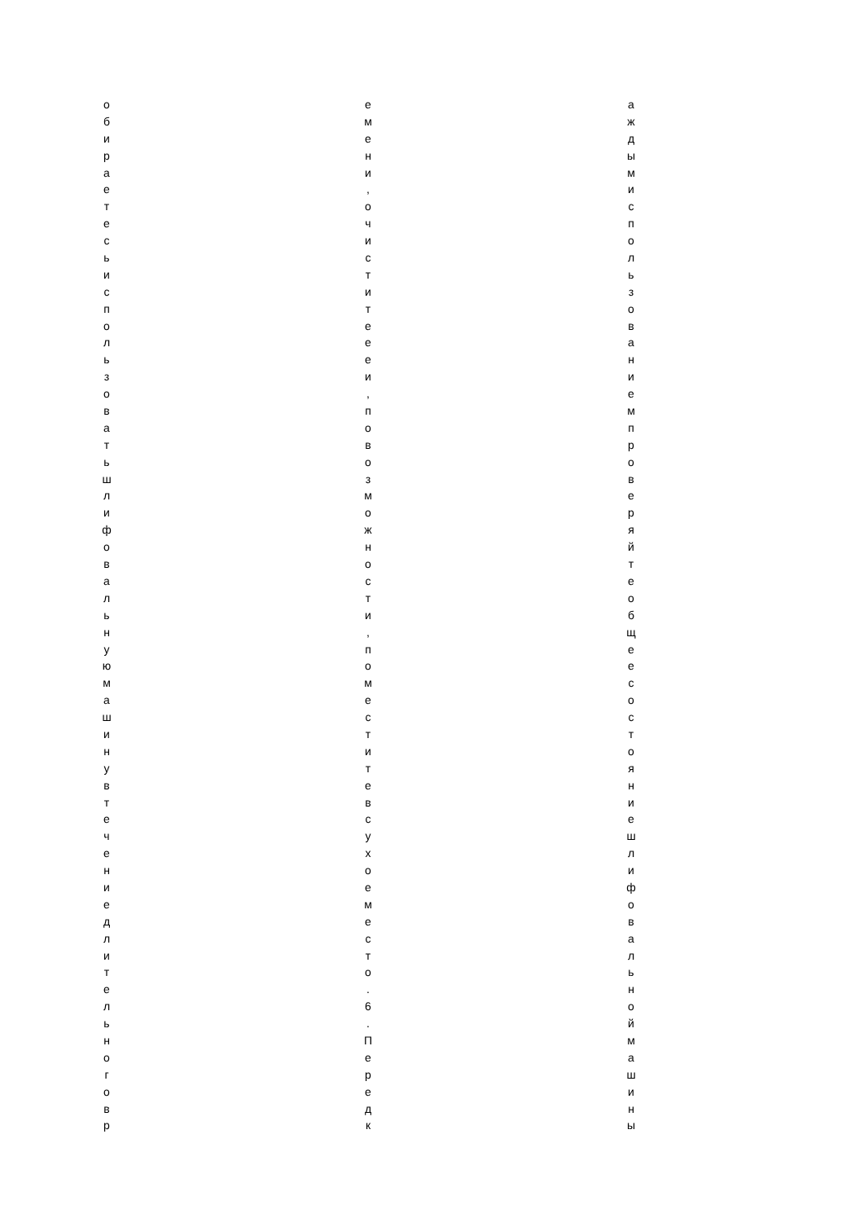о
б
и
р
а
е
т
е
с
ь
и
с
п
о
л
ь
з
о
в
а
т
ь
ш
л
и
ф
о
в
а
л
ь
н
у
ю
м
а
ш
и
н
у
в
т
е
ч
е
н
и
е
д
л
и
т
е
л
ь
н
о
г
о
в
р
е
м
е
н
и
,
о
ч
и
с
т
и
т
е
е
е
и
,
п
о
в
о
з
м
о
ж
н
о
с
т
и
,
п
о
м
е
с
т
и
т
е
в
с
у
х
о
е
м
е
с
т
о
.
6
.
П
е
р
е
д
к
а
ж
д
ы
м
и
с
п
о
л
ь
з
о
в
а
н
и
е
м
п
р
о
в
е
р
я
й
т
е
о
б
щ
е
е
с
о
с
т
о
я
н
и
е
ш
л
и
ф
о
в
а
л
ь
н
о
й
м
а
ш
и
н
ы